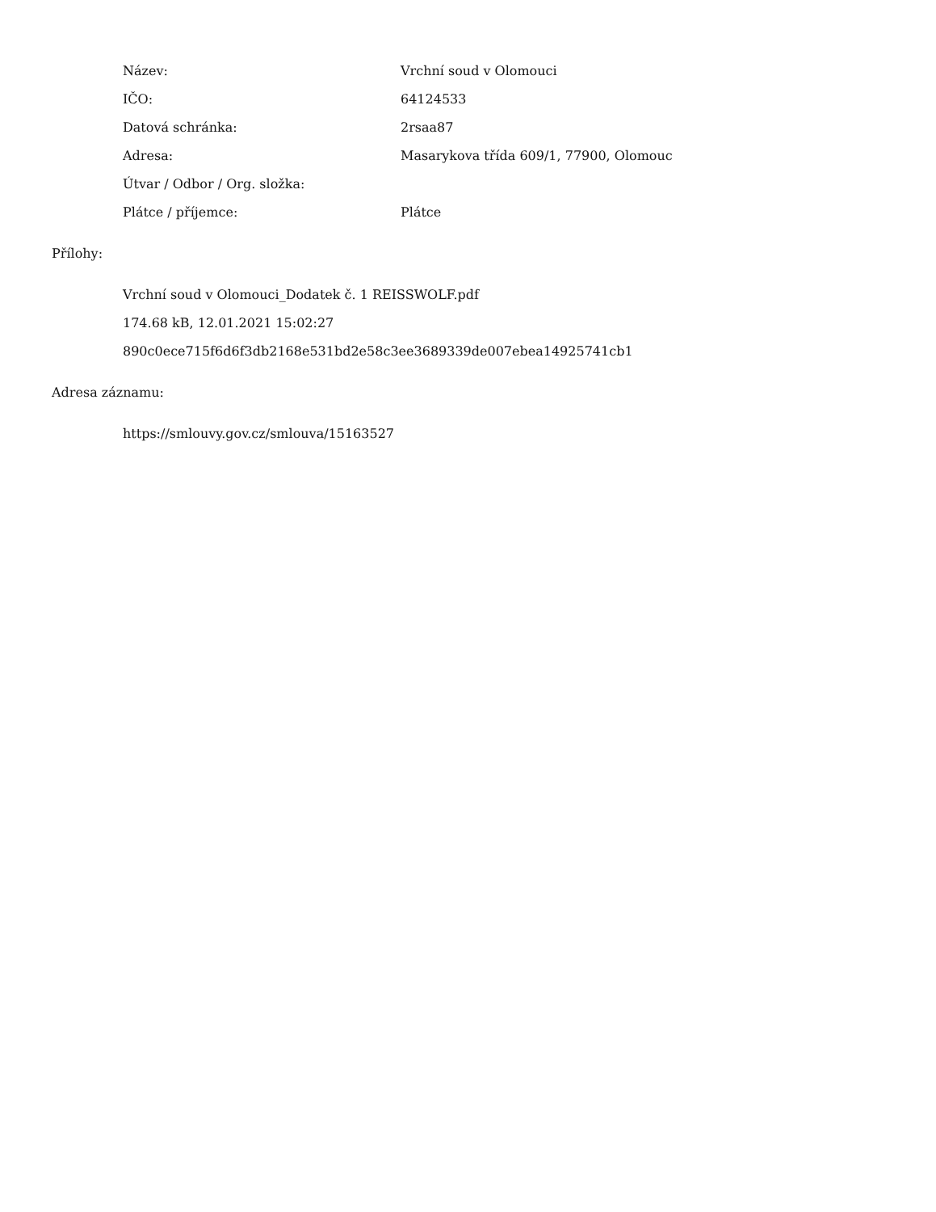| Název: | Vrchní soud v Olomouci |
| IČO: | 64124533 |
| Datová schránka: | 2rsaa87 |
| Adresa: | Masarykova třída 609/1, 77900, Olomouc |
| Útvar / Odbor / Org. složka: | |
| Plátce / příjemce: | Plátce |
Přílohy:
Vrchní soud v Olomouci_Dodatek č. 1 REISSWOLF.pdf
174.68 kB, 12.01.2021 15:02:27
890c0ece715f6d6f3db2168e531bd2e58c3ee3689339de007ebea14925741cb1
Adresa záznamu:
https://smlouvy.gov.cz/smlouva/15163527